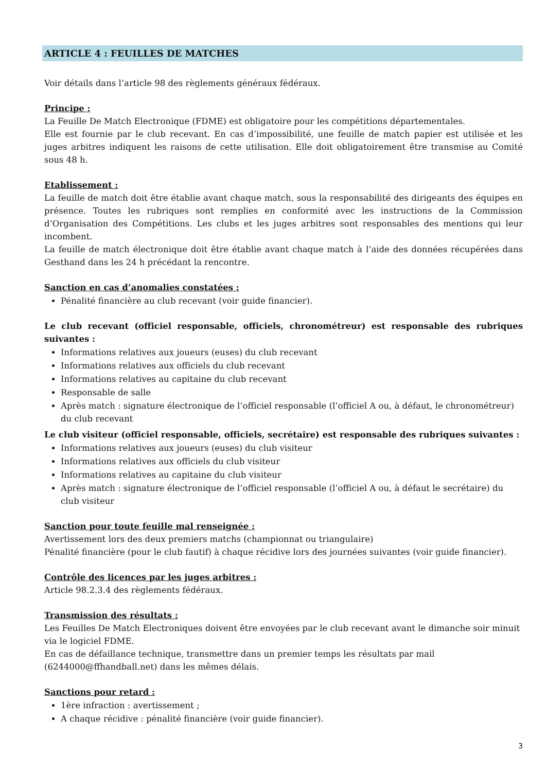ARTICLE 4 : FEUILLES DE MATCHES
Voir détails dans l’article 98 des règlements généraux fédéraux.
Principe :
La Feuille De Match Electronique (FDME) est obligatoire pour les compétitions départementales.
Elle est fournie par le club recevant. En cas d’impossibilité, une feuille de match papier est utilisée et les juges arbitres indiquent les raisons de cette utilisation. Elle doit obligatoirement être transmise au Comité sous 48 h.
Etablissement :
La feuille de match doit être établie avant chaque match, sous la responsabilité des dirigeants des équipes en présence. Toutes les rubriques sont remplies en conformité avec les instructions de la Commission d’Organisation des Compétitions. Les clubs et les juges arbitres sont responsables des mentions qui leur incombent.
La feuille de match électronique doit être établie avant chaque match à l’aide des données récupérées dans Gesthand dans les 24 h précédant la rencontre.
Sanction en cas d’anomalies constatées :
Pénalité financière au club recevant (voir guide financier).
Le club recevant (officiel responsable, officiels, chronométreur) est responsable des rubriques suivantes :
Informations relatives aux joueurs (euses) du club recevant
Informations relatives aux officiels du club recevant
Informations relatives au capitaine du club recevant
Responsable de salle
Après match : signature électronique de l’officiel responsable (l’officiel A ou, à défaut, le chronométreur) du club recevant
Le club visiteur (officiel responsable, officiels, secrétaire) est responsable des rubriques suivantes :
Informations relatives aux joueurs (euses) du club visiteur
Informations relatives aux officiels du club visiteur
Informations relatives au capitaine du club visiteur
Après match : signature électronique de l’officiel responsable (l’officiel A ou, à défaut le secrétaire) du club visiteur
Sanction pour toute feuille mal renseignée :
Avertissement lors des deux premiers matchs (championnat ou triangulaire)
Pénalité financière (pour le club fautif) à chaque récidive lors des journées suivantes (voir guide financier).
Contrôle des licences par les juges arbitres :
Article 98.2.3.4 des règlements fédéraux.
Transmission des résultats :
Les Feuilles De Match Electroniques doivent être envoyées par le club recevant avant le dimanche soir minuit via le logiciel FDME.
En cas de défaillance technique, transmettre dans un premier temps les résultats par mail (6244000@ffhandball.net) dans les mêmes délais.
Sanctions pour retard :
1ère infraction : avertissement ;
A chaque récidive : pénalité financière (voir guide financier).
3